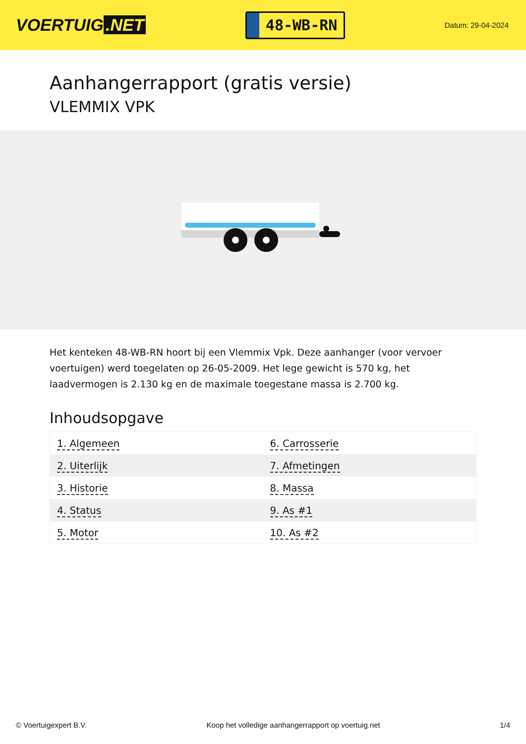VOERTUIG.NET
48-WB-RN
Datum: 29-04-2024
Aanhangerrapport (gratis versie)
VLEMMIX VPK
Het kenteken 48-WB-RN hoort bij een Vlemmix Vpk. Deze aanhanger (voor vervoer voertuigen) werd toegelaten op 26-05-2009. Het lege gewicht is 570 kg, het laadvermogen is 2.130 kg en de maximale toegestane massa is 2.700 kg.
Inhoudsopgave
| 1. Algemeen | 6. Carrosserie |
| 2. Uiterlijk | 7. Afmetingen |
| 3. Historie | 8. Massa |
| 4. Status | 9. As #1 |
| 5. Motor | 10. As #2 |
© Voertuigexpert B.V. Koop het volledige aanhangerrapport op voertuig.net 1/4